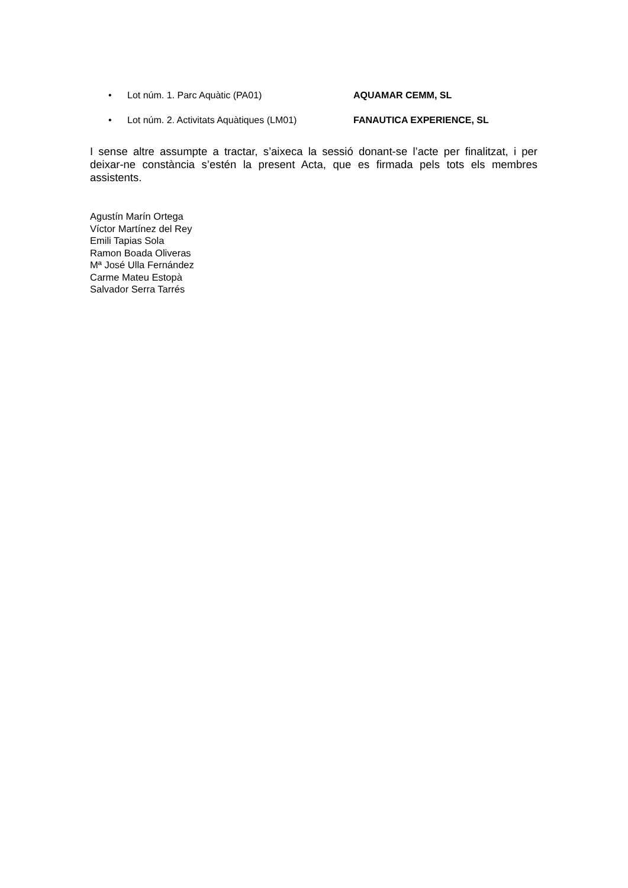• Lot núm. 1. Parc Aquàtic (PA01) AQUAMAR CEMM, SL
• Lot núm. 2. Activitats Aquàtiques (LM01) FANAUTICA EXPERIENCE, SL
I sense altre assumpte a tractar, s’aixeca la sessió donant-se l’acte per finalitzat, i per deixar-ne constància s’estén la present Acta, que es firmada pels tots els membres assistents.
Agustín Marín Ortega
Víctor Martínez del Rey
Emili Tapias Sola
Ramon Boada Oliveras
Mª José Ulla Fernández
Carme Mateu Estopà
Salvador Serra Tarrés